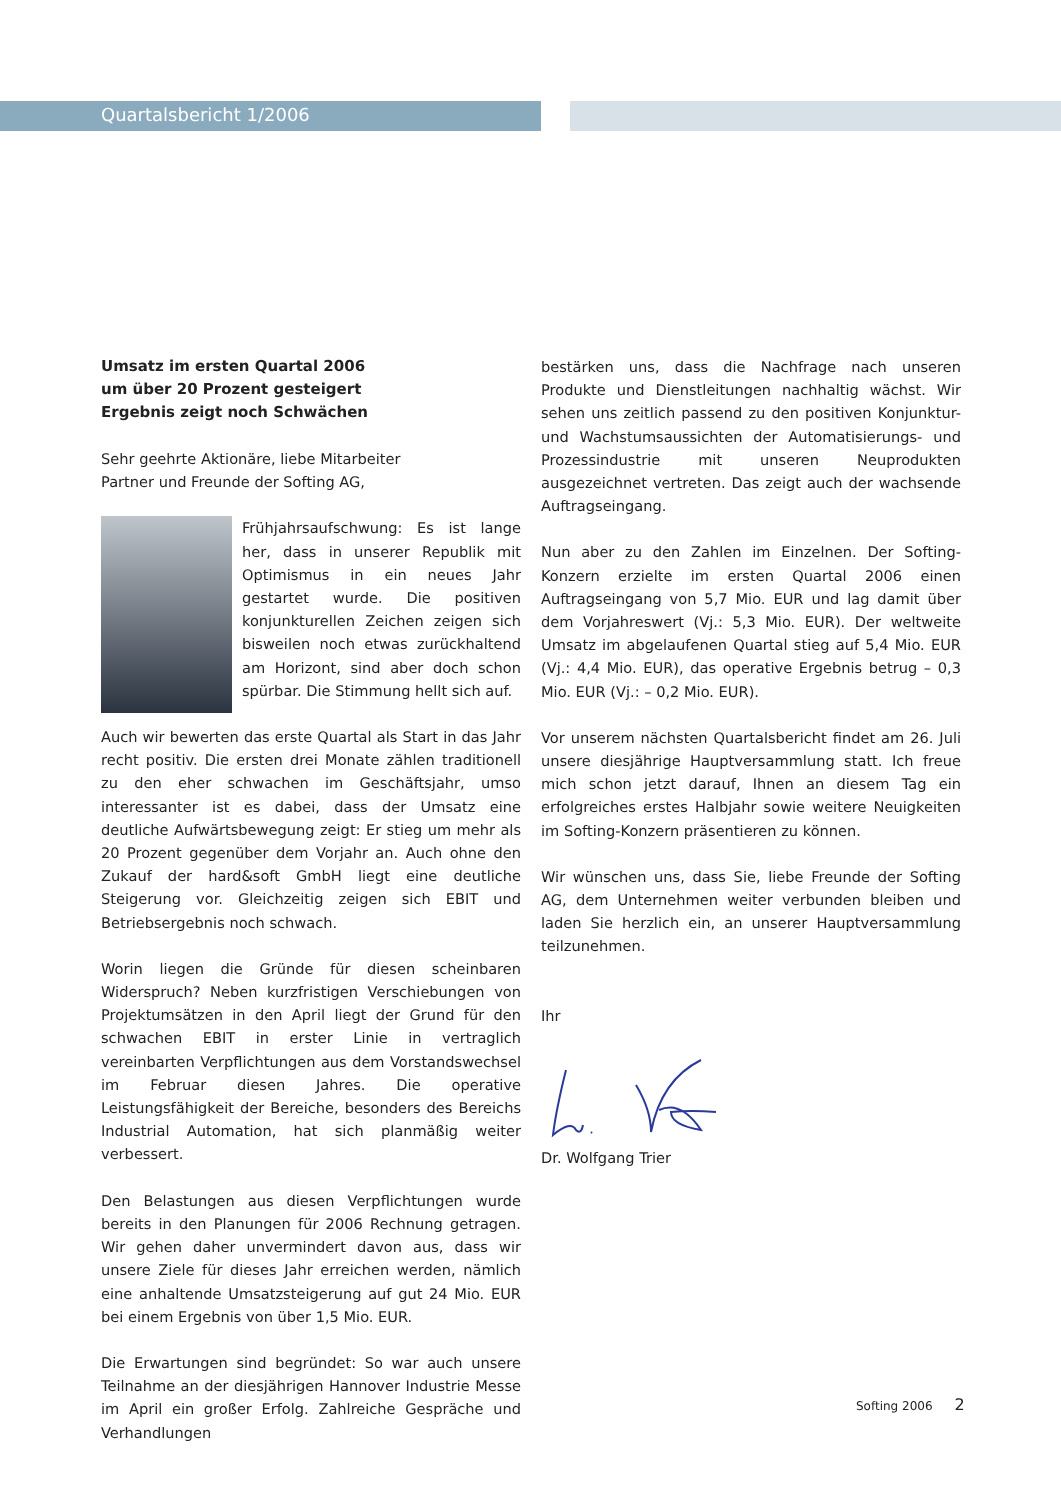Quartalsbericht 1/2006
Umsatz im ersten Quartal 2006
um über 20 Prozent gesteigert
Ergebnis zeigt noch Schwächen
Sehr geehrte Aktionäre, liebe Mitarbeiter
Partner und Freunde der Softing AG,
Frühjahrsaufschwung: Es ist lange her, dass in unserer Republik mit Optimismus in ein neues Jahr gestartet wurde. Die positiven konjunkturellen Zeichen zeigen sich bisweilen noch etwas zurückhaltend am Horizont, sind aber doch schon spürbar. Die Stimmung hellt sich auf.
Auch wir bewerten das erste Quartal als Start in das Jahr recht positiv. Die ersten drei Monate zählen traditionell zu den eher schwachen im Geschäftsjahr, umso interessanter ist es dabei, dass der Umsatz eine deutliche Aufwärtsbewegung zeigt: Er stieg um mehr als 20 Prozent gegenüber dem Vorjahr an. Auch ohne den Zukauf der hard&soft GmbH liegt eine deutliche Steigerung vor. Gleichzeitig zeigen sich EBIT und Betriebsergebnis noch schwach.
Worin liegen die Gründe für diesen scheinbaren Widerspruch? Neben kurzfristigen Verschiebungen von Projektumsätzen in den April liegt der Grund für den schwachen EBIT in erster Linie in vertraglich vereinbarten Verpflichtungen aus dem Vorstandswechsel im Februar diesen Jahres. Die operative Leistungsfähigkeit der Bereiche, besonders des Bereichs Industrial Automation, hat sich planmäßig weiter verbessert.
Den Belastungen aus diesen Verpflichtungen wurde bereits in den Planungen für 2006 Rechnung getragen. Wir gehen daher unvermindert davon aus, dass wir unsere Ziele für dieses Jahr erreichen werden, nämlich eine anhaltende Umsatzsteigerung auf gut 24 Mio. EUR bei einem Ergebnis von über 1,5 Mio. EUR.
Die Erwartungen sind begründet: So war auch unsere Teilnahme an der diesjährigen Hannover Industrie Messe im April ein großer Erfolg. Zahlreiche Gespräche und Verhandlungen
bestärken uns, dass die Nachfrage nach unseren Produkte und Dienstleitungen nachhaltig wächst. Wir sehen uns zeitlich passend zu den positiven Konjunktur- und Wachstumsaussichten der Automatisierungs- und Prozessindustrie mit unseren Neuprodukten ausgezeichnet vertreten. Das zeigt auch der wachsende Auftragseingang.
Nun aber zu den Zahlen im Einzelnen. Der Softing-Konzern erzielte im ersten Quartal 2006 einen Auftragseingang von 5,7 Mio. EUR und lag damit über dem Vorjahreswert (Vj.: 5,3 Mio. EUR). Der weltweite Umsatz im abgelaufenen Quartal stieg auf 5,4 Mio. EUR (Vj.: 4,4 Mio. EUR), das operative Ergebnis betrug – 0,3 Mio. EUR (Vj.: – 0,2 Mio. EUR).
Vor unserem nächsten Quartalsbericht findet am 26. Juli unsere diesjährige Hauptversammlung statt. Ich freue mich schon jetzt darauf, Ihnen an diesem Tag ein erfolgreiches erstes Halbjahr sowie weitere Neuigkeiten im Softing-Konzern präsentieren zu können.
Wir wünschen uns, dass Sie, liebe Freunde der Softing AG, dem Unternehmen weiter verbunden bleiben und laden Sie herzlich ein, an unserer Hauptversammlung teilzunehmen.
Ihr
Dr. Wolfgang Trier
Softing 2006 2